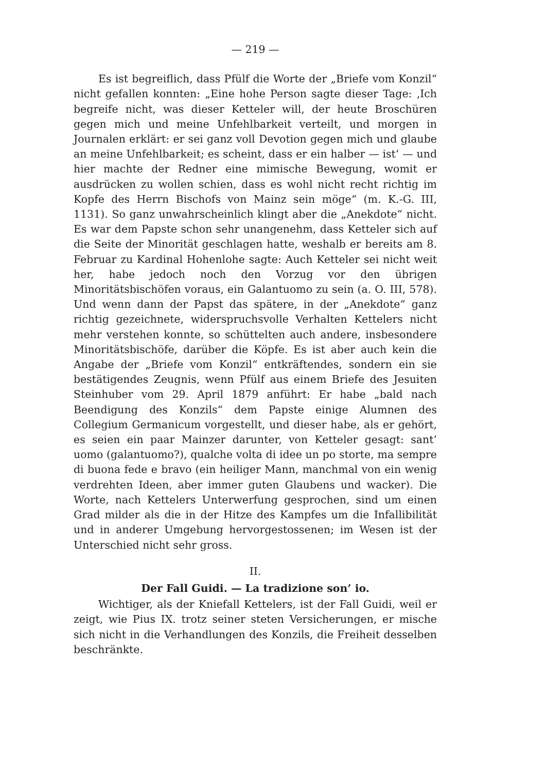— 219 —
Es ist begreiflich, dass Pfülf die Worte der „Briefe vom Konzil“ nicht gefallen konnten: „Eine hohe Person sagte dieser Tage: ‚Ich begreife nicht, was dieser Ketteler will, der heute Broschüren gegen mich und meine Unfehlbarkeit verteilt, und morgen in Journalen erklärt: er sei ganz voll Devotion gegen mich und glaube an meine Unfehlbarkeit; es scheint, dass er ein halber — ist‘ — und hier machte der Redner eine mimische Bewegung, womit er ausdrücken zu wollen schien, dass es wohl nicht recht richtig im Kopfe des Herrn Bischofs von Mainz sein möge“ (m. K.-G. III, 1131). So ganz unwahrscheinlich klingt aber die „Anekdote“ nicht. Es war dem Papste schon sehr unangenehm, dass Ketteler sich auf die Seite der Minorität geschlagen hatte, weshalb er bereits am 8. Februar zu Kardinal Hohenlohe sagte: Auch Ketteler sei nicht weit her, habe jedoch noch den Vorzug vor den übrigen Minoritätsbischöfen voraus, ein Galantuomo zu sein (a. O. III, 578). Und wenn dann der Papst das spätere, in der „Anekdote“ ganz richtig gezeichnete, widerspruchsvolle Verhalten Kettelers nicht mehr verstehen konnte, so schüttelten auch andere, insbesondere Minoritätsbischöfe, darüber die Köpfe. Es ist aber auch kein die Angabe der „Briefe vom Konzil“ entkräftendes, sondern ein sie bestätigendes Zeugnis, wenn Pfülf aus einem Briefe des Jesuiten Steinhuber vom 29. April 1879 anführt: Er habe „bald nach Beendigung des Konzils“ dem Papste einige Alumnen des Collegium Germanicum vorgestellt, und dieser habe, als er gehört, es seien ein paar Mainzer darunter, von Ketteler gesagt: sant’ uomo (galantuomo?), qualche volta di idee un po storte, ma sempre di buona fede e bravo (ein heiliger Mann, manchmal von ein wenig verdrehten Ideen, aber immer guten Glaubens und wacker). Die Worte, nach Kettelers Unterwerfung gesprochen, sind um einen Grad milder als die in der Hitze des Kampfes um die Infallibilität und in anderer Umgebung hervorgestossenen; im Wesen ist der Unterschied nicht sehr gross.
II.
Der Fall Guidi. — La tradizione son’ io.
Wichtiger, als der Kniefall Kettelers, ist der Fall Guidi, weil er zeigt, wie Pius IX. trotz seiner steten Versicherungen, er mische sich nicht in die Verhandlungen des Konzils, die Freiheit desselben beschränkte.